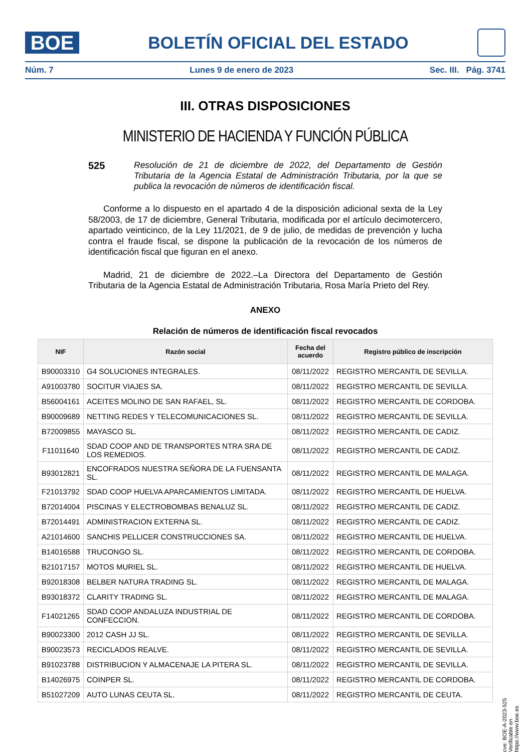BOE
BOLETÍN OFICIAL DEL ESTADO
Núm. 7 Lunes 9 de enero de 2023 Sec. III. Pág. 3741
III. OTRAS DISPOSICIONES
MINISTERIO DE HACIENDA Y FUNCIÓN PÚBLICA
525 Resolución de 21 de diciembre de 2022, del Departamento de Gestión Tributaria de la Agencia Estatal de Administración Tributaria, por la que se publica la revocación de números de identificación fiscal.
Conforme a lo dispuesto en el apartado 4 de la disposición adicional sexta de la Ley 58/2003, de 17 de diciembre, General Tributaria, modificada por el artículo decimotercero, apartado veinticinco, de la Ley 11/2021, de 9 de julio, de medidas de prevención y lucha contra el fraude fiscal, se dispone la publicación de la revocación de los números de identificación fiscal que figuran en el anexo.
Madrid, 21 de diciembre de 2022.–La Directora del Departamento de Gestión Tributaria de la Agencia Estatal de Administración Tributaria, Rosa María Prieto del Rey.
ANEXO
Relación de números de identificación fiscal revocados
| NIF | Razón social | Fecha del acuerdo | Registro público de inscripción |
| --- | --- | --- | --- |
| B90003310 | G4 SOLUCIONES INTEGRALES. | 08/11/2022 | REGISTRO MERCANTIL DE SEVILLA. |
| A91003780 | SOCITUR VIAJES SA. | 08/11/2022 | REGISTRO MERCANTIL DE SEVILLA. |
| B56004161 | ACEITES MOLINO DE SAN RAFAEL, SL. | 08/11/2022 | REGISTRO MERCANTIL DE CORDOBA. |
| B90009689 | NETTING REDES Y TELECOMUNICACIONES SL. | 08/11/2022 | REGISTRO MERCANTIL DE SEVILLA. |
| B72009855 | MAYASCO SL. | 08/11/2022 | REGISTRO MERCANTIL DE CADIZ. |
| F11011640 | SDAD COOP AND DE TRANSPORTES NTRA SRA DE LOS REMEDIOS. | 08/11/2022 | REGISTRO MERCANTIL DE CADIZ. |
| B93012821 | ENCOFRADOS NUESTRA SEÑORA DE LA FUENSANTA SL. | 08/11/2022 | REGISTRO MERCANTIL DE MALAGA. |
| F21013792 | SDAD COOP HUELVA APARCAMIENTOS LIMITADA. | 08/11/2022 | REGISTRO MERCANTIL DE HUELVA. |
| B72014004 | PISCINAS Y ELECTROBOMBAS BENALUZ SL. | 08/11/2022 | REGISTRO MERCANTIL DE CADIZ. |
| B72014491 | ADMINISTRACION EXTERNA SL. | 08/11/2022 | REGISTRO MERCANTIL DE CADIZ. |
| A21014600 | SANCHIS PELLICER CONSTRUCCIONES SA. | 08/11/2022 | REGISTRO MERCANTIL DE HUELVA. |
| B14016588 | TRUCONGO SL. | 08/11/2022 | REGISTRO MERCANTIL DE CORDOBA. |
| B21017157 | MOTOS MURIEL SL. | 08/11/2022 | REGISTRO MERCANTIL DE HUELVA. |
| B92018308 | BELBER NATURA TRADING SL. | 08/11/2022 | REGISTRO MERCANTIL DE MALAGA. |
| B93018372 | CLARITY TRADING SL. | 08/11/2022 | REGISTRO MERCANTIL DE MALAGA. |
| F14021265 | SDAD COOP ANDALUZA INDUSTRIAL DE CONFECCION. | 08/11/2022 | REGISTRO MERCANTIL DE CORDOBA. |
| B90023300 | 2012 CASH JJ SL. | 08/11/2022 | REGISTRO MERCANTIL DE SEVILLA. |
| B90023573 | RECICLADOS REALVE. | 08/11/2022 | REGISTRO MERCANTIL DE SEVILLA. |
| B91023788 | DISTRIBUCION Y ALMACENAJE LA PITERA SL. | 08/11/2022 | REGISTRO MERCANTIL DE SEVILLA. |
| B14026975 | COINPER SL. | 08/11/2022 | REGISTRO MERCANTIL DE CORDOBA. |
| B51027209 | AUTO LUNAS CEUTA SL. | 08/11/2022 | REGISTRO MERCANTIL DE CEUTA. |
cve: BOE-A-2023-525
Verificable en https://www.boe.es